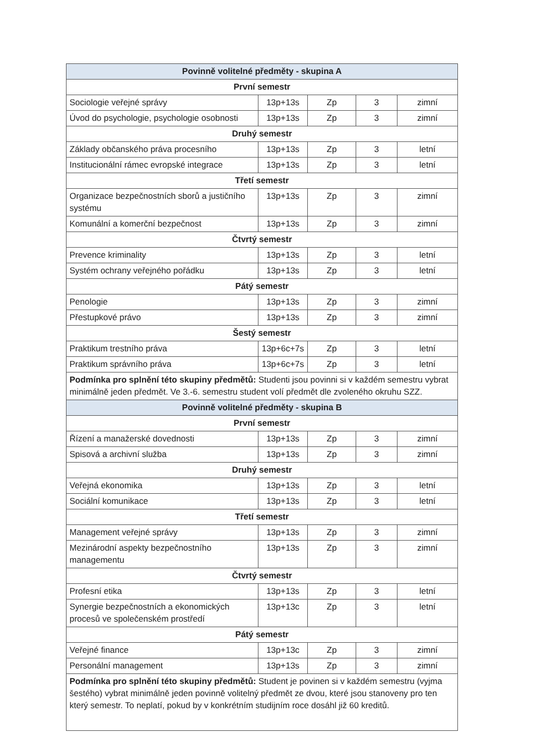| Povinně volitelné předměty - skupina A | | | | |
| --- | --- | --- | --- | --- |
| První semestr | | | | |
| Sociologie veřejné správy | 13p+13s | Zp | 3 | zimní |
| Úvod do psychologie, psychologie osobnosti | 13p+13s | Zp | 3 | zimní |
| Druhý semestr | | | | |
| Základy občanského práva procesního | 13p+13s | Zp | 3 | letní |
| Institucionální rámec evropské integrace | 13p+13s | Zp | 3 | letní |
| Třetí semestr | | | | |
| Organizace bezpečnostních sborů a justičního systému | 13p+13s | Zp | 3 | zimní |
| Komunální a komerční bezpečnost | 13p+13s | Zp | 3 | zimní |
| Čtvrtý semestr | | | | |
| Prevence kriminality | 13p+13s | Zp | 3 | letní |
| Systém ochrany veřejného pořádku | 13p+13s | Zp | 3 | letní |
| Pátý semestr | | | | |
| Penologie | 13p+13s | Zp | 3 | zimní |
| Přestupkové právo | 13p+13s | Zp | 3 | zimní |
| Šestý semestr | | | | |
| Praktikum trestního práva | 13p+6c+7s | Zp | 3 | letní |
| Praktikum správního práva | 13p+6c+7s | Zp | 3 | letní |
| Podmínka pro splnění této skupiny předmětů: Studenti jsou povinni si v každém semestru vybrat minimálně jeden předmět. Ve 3.-6. semestru student volí předmět dle zvoleného okruhu SZZ. | | | | |
| Povinně volitelné předměty - skupina B | | | | |
| První semestr | | | | |
| Řízení a manažerské dovednosti | 13p+13s | Zp | 3 | zimní |
| Spisová a archivní služba | 13p+13s | Zp | 3 | zimní |
| Druhý semestr | | | | |
| Veřejná ekonomika | 13p+13s | Zp | 3 | letní |
| Sociální komunikace | 13p+13s | Zp | 3 | letní |
| Třetí semestr | | | | |
| Management veřejné správy | 13p+13s | Zp | 3 | zimní |
| Mezinárodní aspekty bezpečnostního managementu | 13p+13s | Zp | 3 | zimní |
| Čtvrtý semestr | | | | |
| Profesní etika | 13p+13s | Zp | 3 | letní |
| Synergie bezpečnostních a ekonomických procesů ve společenském prostředí | 13p+13c | Zp | 3 | letní |
| Pátý semestr | | | | |
| Veřejné finance | 13p+13c | Zp | 3 | zimní |
| Personální management | 13p+13s | Zp | 3 | zimní |
| Podmínka pro splnění této skupiny předmětů: Student je povinen si v každém semestru (vyjma šestého) vybrat minimálně jeden povinně volitelný předmět ze dvou, které jsou stanoveny pro ten který semestr. To neplatí, pokud by v konkrétním studijním roce dosáhl již 60 kreditů. | | | | |